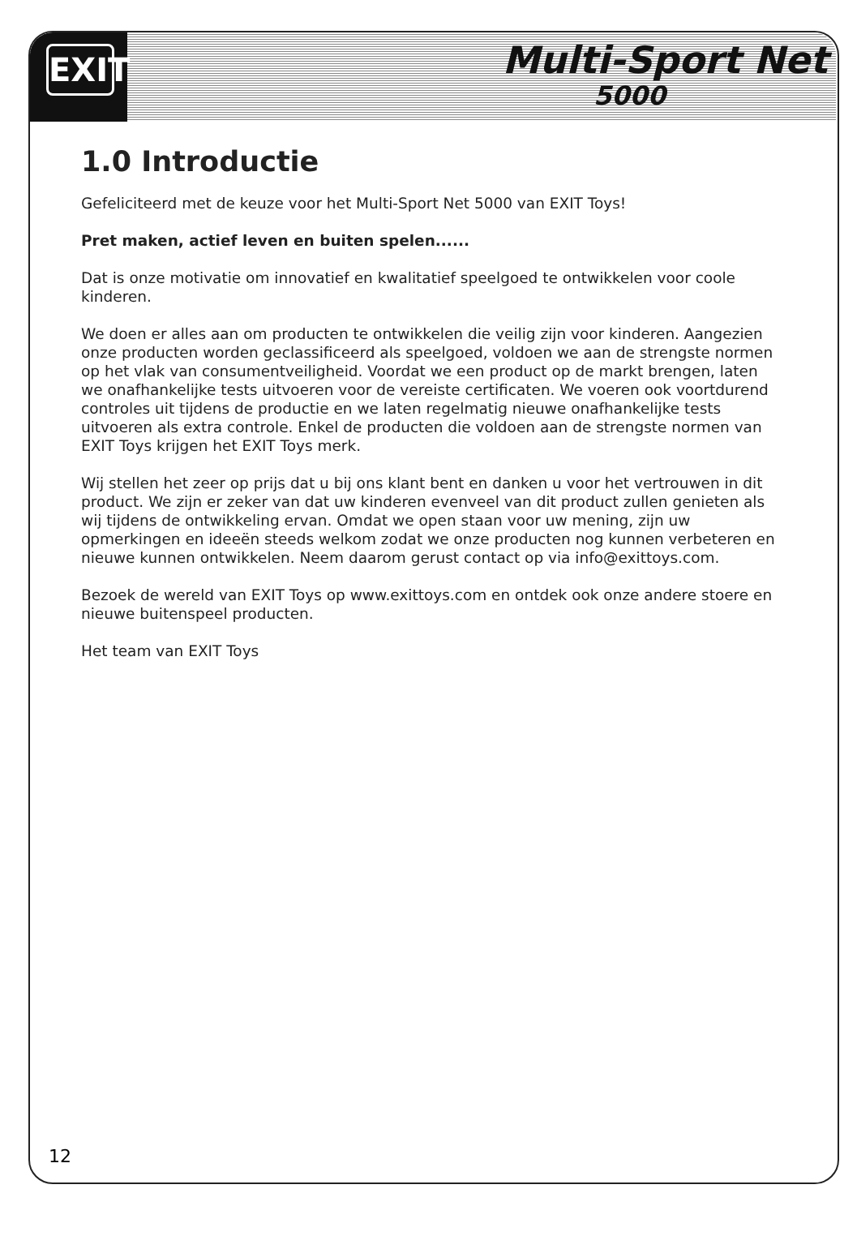EXIT
Multi-Sport Net
5000
1.0 Introductie
Gefeliciteerd met de keuze voor het Multi-Sport Net 5000 van EXIT Toys!
Pret maken, actief leven en buiten spelen......
Dat is onze motivatie om innovatief en kwalitatief speelgoed te ontwikkelen voor coole kinderen.
We doen er alles aan om producten te ontwikkelen die veilig zijn voor kinderen. Aangezien onze producten worden geclassificeerd als speelgoed, voldoen we aan de strengste normen op het vlak van consumentveiligheid. Voordat we een prod­uct op de markt brengen, laten we onafhankelijke tests uitvoeren voor de vereiste certificaten. We voeren ook voortdurend controles uit tijdens de productie en we laten regelmatig nieuwe onafhankelijke tests uitvoeren als extra controle. Enkel de producten die voldoen aan de strengste normen van EXIT Toys krijgen het EXIT Toys merk.
Wij stellen het zeer op prijs dat u bij ons klant bent en danken u voor het vertrou­wen in dit product. We zijn er zeker van dat uw kinderen evenveel van dit product zullen genieten als wij tijdens de ontwikkeling ervan. Omdat we open staan voor uw mening, zijn uw opmerkingen en ideeën steeds welkom zodat we onze producten nog kunnen verbeteren en nieuwe kunnen ontwikkelen. Neem daarom gerust contact op via info@exittoys.com.
Bezoek de wereld van EXIT Toys op www.exittoys.com en ontdek ook onze andere stoere en nieuwe buitenspeel producten.
Het team van EXIT Toys
12